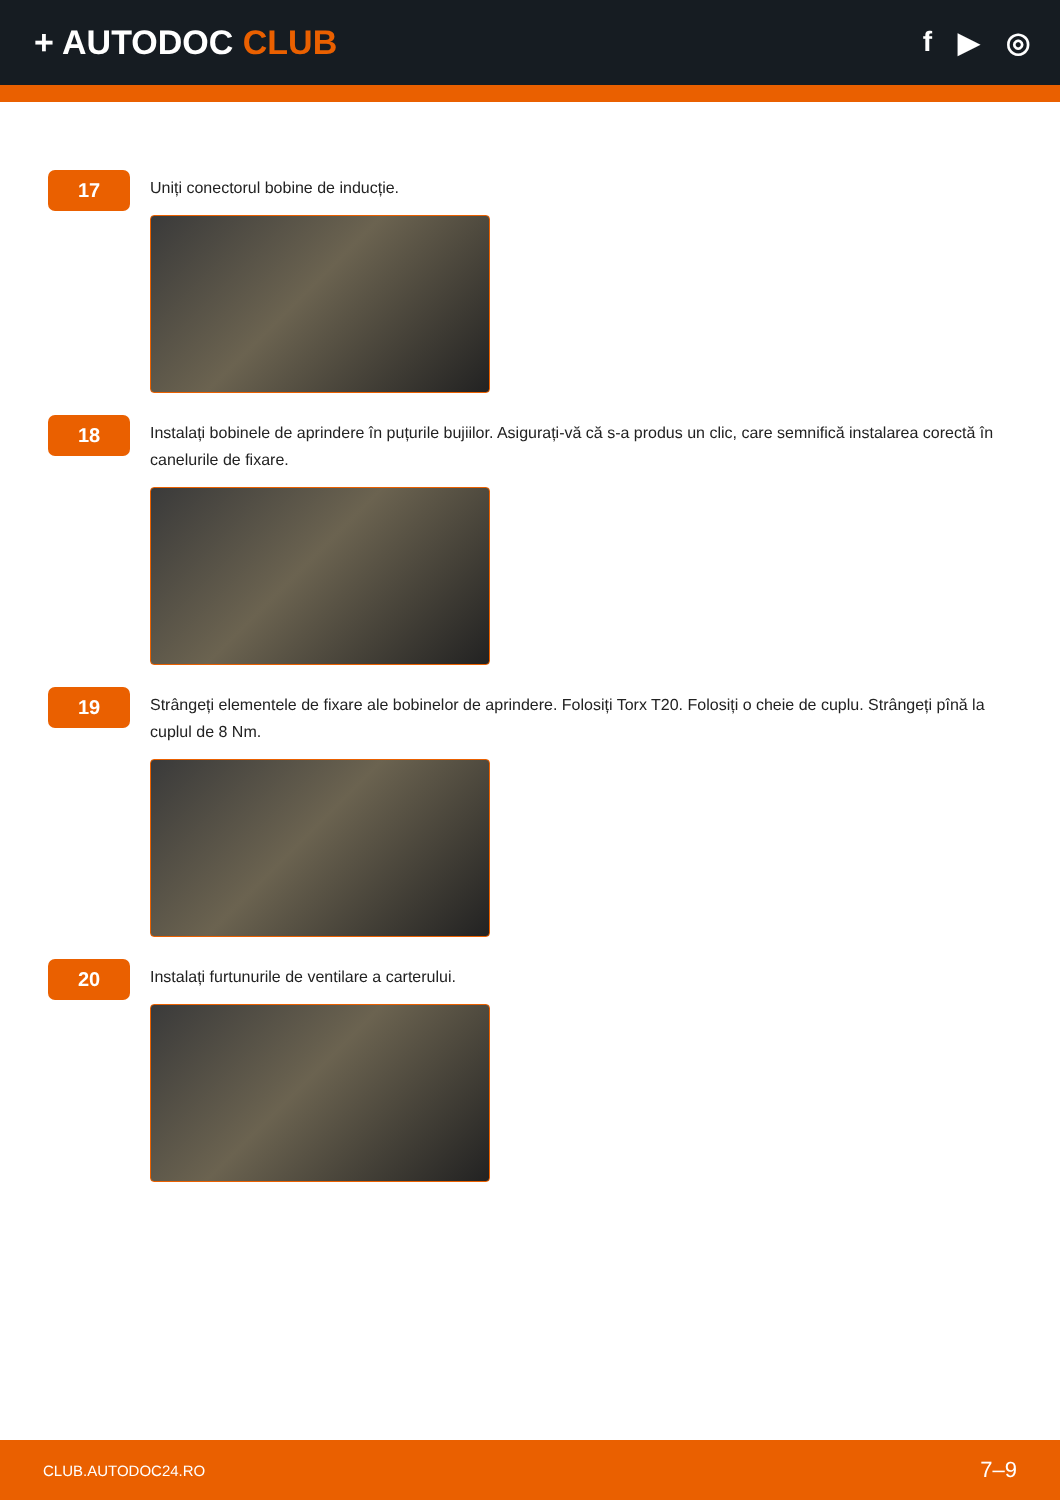+ AUTODOC CLUB
f ▶ ◎
17
Uniți conectorul bobine de inducție.
18
Instalați bobinele de aprindere în puțurile bujiilor. Asigurați-vă că s-a produs un clic, care semnifică instalarea corectă în canelurile de fixare.
19
Strângeți elementele de fixare ale bobinelor de aprindere. Folosiți Torx T20. Folosiți o cheie de cuplu. Strângeți pînă la cuplul de 8 Nm.
20
Instalați furtunurile de ventilare a carterului.
CLUB.AUTODOC24.RO 7–9